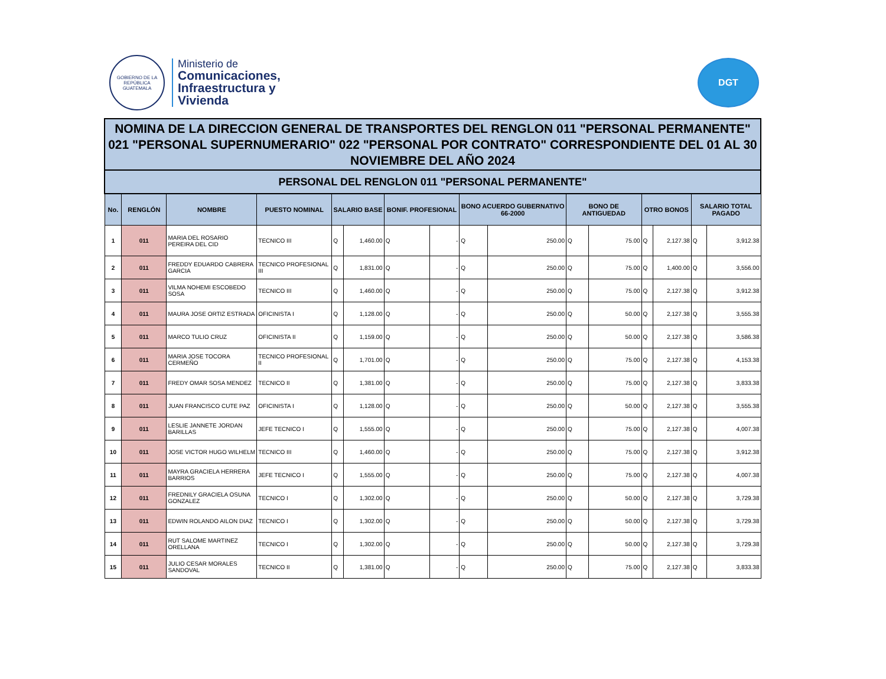GOBIERNO DE LA REPÚBLICA
GUATEMALA
Ministerio de
Comunicaciones,
Infraestructura y
Vivienda
DGT
| NOMINA DE LA DIRECCION GENERAL DE TRANSPORTES DEL RENGLON 011 "PERSONAL PERMANENTE" 021 "PERSONAL SUPERNUMERARIO" 022 "PERSONAL POR CONTRATO" CORRESPONDIENTE DEL 01 AL 30 NOVIEMBRE DEL AÑO 2024 | | | | | | | | | | | | | | | |
| PERSONAL DEL RENGLON 011 "PERSONAL PERMANENTE" | | | | | | | | | | | | | | | |
| No. | RENGLÓN | NOMBRE | PUESTO NOMINAL | SALARIO BASE | | BONIF. PROFESIONAL | | BONO ACUERDO GUBERNATIVO 66-2000 | | BONO DE ANTIGUEDAD | | OTRO BONOS | | SALARIO TOTAL PAGADO | |
| 1 | 011 | MARIA DEL ROSARIO PEREIRA DEL CID | TECNICO III | Q | 1,460.00 | Q | - | Q | 250.00 | Q | 75.00 | Q | 2,127.38 | Q | 3,912.38 |
| 2 | 011 | FREDDY EDUARDO CABRERA GARCIA | TECNICO PROFESIONAL III | Q | 1,831.00 | Q | - | Q | 250.00 | Q | 75.00 | Q | 1,400.00 | Q | 3,556.00 |
| 3 | 011 | VILMA NOHEMI ESCOBEDO SOSA | TECNICO III | Q | 1,460.00 | Q | - | Q | 250.00 | Q | 75.00 | Q | 2,127.38 | Q | 3,912.38 |
| 4 | 011 | MAURA JOSE ORTIZ ESTRADA | OFICINISTA I | Q | 1,128.00 | Q | - | Q | 250.00 | Q | 50.00 | Q | 2,127.38 | Q | 3,555.38 |
| 5 | 011 | MARCO TULIO CRUZ | OFICINISTA II | Q | 1,159.00 | Q | - | Q | 250.00 | Q | 50.00 | Q | 2,127.38 | Q | 3,586.38 |
| 6 | 011 | MARIA JOSE TOCORA CERMEÑO | TECNICO PROFESIONAL II | Q | 1,701.00 | Q | - | Q | 250.00 | Q | 75.00 | Q | 2,127.38 | Q | 4,153.38 |
| 7 | 011 | FREDY OMAR SOSA MENDEZ | TECNICO II | Q | 1,381.00 | Q | - | Q | 250.00 | Q | 75.00 | Q | 2,127.38 | Q | 3,833.38 |
| 8 | 011 | JUAN FRANCISCO CUTE PAZ | OFICINISTA I | Q | 1,128.00 | Q | - | Q | 250.00 | Q | 50.00 | Q | 2,127.38 | Q | 3,555.38 |
| 9 | 011 | LESLIE JANNETE JORDAN BARILLAS | JEFE TECNICO I | Q | 1,555.00 | Q | - | Q | 250.00 | Q | 75.00 | Q | 2,127.38 | Q | 4,007.38 |
| 10 | 011 | JOSE VICTOR HUGO WILHELM | TECNICO III | Q | 1,460.00 | Q | - | Q | 250.00 | Q | 75.00 | Q | 2,127.38 | Q | 3,912.38 |
| 11 | 011 | MAYRA GRACIELA HERRERA BARRIOS | JEFE TECNICO I | Q | 1,555.00 | Q | - | Q | 250.00 | Q | 75.00 | Q | 2,127.38 | Q | 4,007.38 |
| 12 | 011 | FREDNILY GRACIELA OSUNA GONZALEZ | TECNICO I | Q | 1,302.00 | Q | - | Q | 250.00 | Q | 50.00 | Q | 2,127.38 | Q | 3,729.38 |
| 13 | 011 | EDWIN ROLANDO AILON DIAZ | TECNICO I | Q | 1,302.00 | Q | - | Q | 250.00 | Q | 50.00 | Q | 2,127.38 | Q | 3,729.38 |
| 14 | 011 | RUT SALOME MARTINEZ ORELLANA | TECNICO I | Q | 1,302.00 | Q | - | Q | 250.00 | Q | 50.00 | Q | 2,127.38 | Q | 3,729.38 |
| 15 | 011 | JULIO CESAR MORALES SANDOVAL | TECNICO II | Q | 1,381.00 | Q | - | Q | 250.00 | Q | 75.00 | Q | 2,127.38 | Q | 3,833.38 |